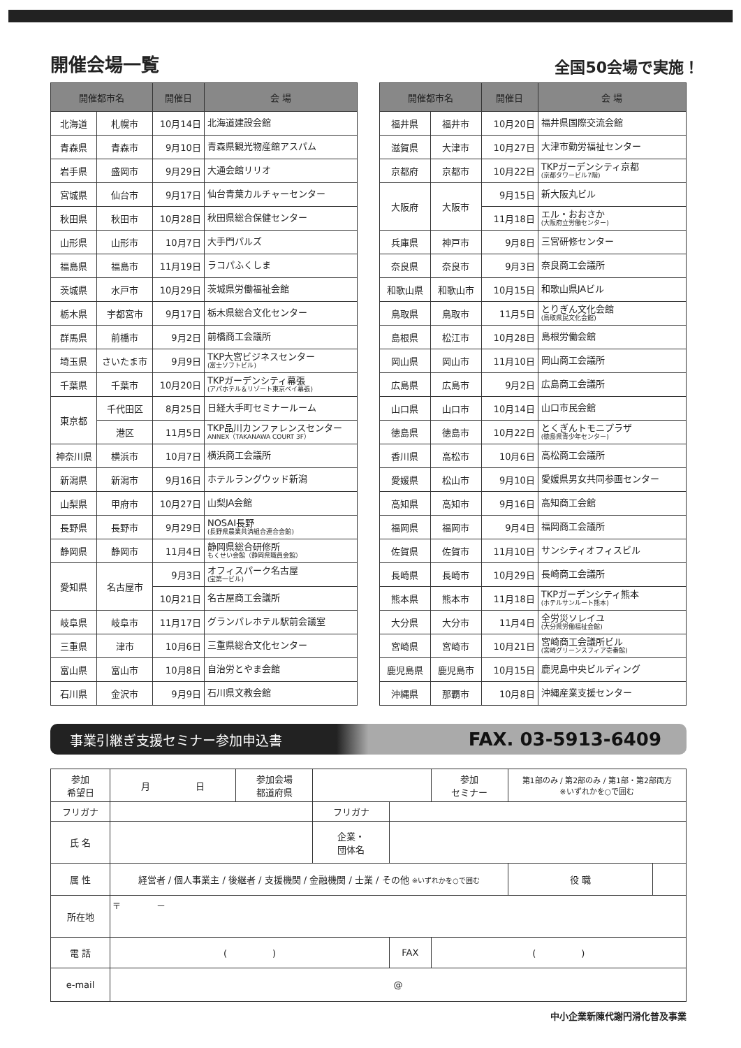開催会場一覧
全国50会場で実施！
| 開催都市名 | | 開催日 | 会 場 |
| --- | --- | --- | --- |
| 北海道 | 札幌市 | 10月14日 | 北海道建設会館 |
| 青森県 | 青森市 | 9月10日 | 青森県観光物産館アスパム |
| 岩手県 | 盛岡市 | 9月29日 | 大通会館リリオ |
| 宮城県 | 仙台市 | 9月17日 | 仙台青葉カルチャーセンター |
| 秋田県 | 秋田市 | 10月28日 | 秋田県総合保健センター |
| 山形県 | 山形市 | 10月7日 | 大手門パルズ |
| 福島県 | 福島市 | 11月19日 | ラコパふくしま |
| 茨城県 | 水戸市 | 10月29日 | 茨城県労働福祉会館 |
| 栃木県 | 宇都宮市 | 9月17日 | 栃木県総合文化センター |
| 群馬県 | 前橋市 | 9月2日 | 前橋商工会議所 |
| 埼玉県 | さいたま市 | 9月9日 | TKP大宮ビジネスセンター (富士ソフトビル) |
| 千葉県 | 千葉市 | 10月20日 | TKPガーデンシティ幕張 (アパホテル＆リゾート東京ベイ幕張) |
| 東京都 | 千代田区 | 8月25日 | 日経大手町セミナールーム |
| | 港区 | 11月5日 | TKP品川カンファレンスセンター ANNEX（TAKANAWA COURT 3F） |
| 神奈川県 | 横浜市 | 10月7日 | 横浜商工会議所 |
| 新潟県 | 新潟市 | 9月16日 | ホテルラングウッド新潟 |
| 山梨県 | 甲府市 | 10月27日 | 山梨JA会館 |
| 長野県 | 長野市 | 9月29日 | NOSAI長野 (長野県農業共済組合連合会館) |
| 静岡県 | 静岡市 | 11月4日 | 静岡県総合研修所 もくせい会館（静岡県職員会館） |
| 愛知県 | 名古屋市 | 9月3日 | オフィスパーク名古屋 (宝第一ビル) |
| | | 10月21日 | 名古屋商工会議所 |
| 岐阜県 | 岐阜市 | 11月17日 | グランパレホテル駅前会議室 |
| 三重県 | 津市 | 10月6日 | 三重県総合文化センター |
| 富山県 | 富山市 | 10月8日 | 自治労とやま会館 |
| 石川県 | 金沢市 | 9月9日 | 石川県文教会館 |
| 開催都市名 | | 開催日 | 会 場 |
| --- | --- | --- | --- |
| 福井県 | 福井市 | 10月20日 | 福井県国際交流会館 |
| 滋賀県 | 大津市 | 10月27日 | 大津市勤労福祉センター |
| 京都府 | 京都市 | 10月22日 | TKPガーデンシティ京都 (京都タワービル7階) |
| 大阪府 | 大阪市 | 9月15日 | 新大阪丸ビル |
| | | 11月18日 | エル・おおさか (大阪府立労働センター) |
| 兵庫県 | 神戸市 | 9月8日 | 三宮研修センター |
| 奈良県 | 奈良市 | 9月3日 | 奈良商工会議所 |
| 和歌山県 | 和歌山市 | 10月15日 | 和歌山県JAビル |
| 鳥取県 | 鳥取市 | 11月5日 | とりぎん文化会館 (鳥取県民文化会館) |
| 島根県 | 松江市 | 10月28日 | 島根労働会館 |
| 岡山県 | 岡山市 | 11月10日 | 岡山商工会議所 |
| 広島県 | 広島市 | 9月2日 | 広島商工会議所 |
| 山口県 | 山口市 | 10月14日 | 山口市民会館 |
| 徳島県 | 徳島市 | 10月22日 | とくぎんトモニプラザ (徳島県青少年センター) |
| 香川県 | 高松市 | 10月6日 | 高松商工会議所 |
| 愛媛県 | 松山市 | 9月10日 | 愛媛県男女共同参画センター |
| 高知県 | 高知市 | 9月16日 | 高知商工会館 |
| 福岡県 | 福岡市 | 9月4日 | 福岡商工会議所 |
| 佐賀県 | 佐賀市 | 11月10日 | サンシティオフィスビル |
| 長崎県 | 長崎市 | 10月29日 | 長崎商工会議所 |
| 熊本県 | 熊本市 | 11月18日 | TKPガーデンシティ熊本 (ホテルサンルート熊本) |
| 大分県 | 大分市 | 11月4日 | 全労災ソレイユ (大分県労働福祉会館) |
| 宮崎県 | 宮崎市 | 10月21日 | 宮崎商工会議所ビル (宮崎グリーンスフィア壱番館) |
| 鹿児島県 | 鹿児島市 | 10月15日 | 鹿児島中央ビルディング |
| 沖縄県 | 那覇市 | 10月8日 | 沖縄産業支援センター |
事業引継ぎ支援セミナー参加申込書 FAX. 03-5913-6409
| 参加 希望日 | 月 日 | 参加会場 都道府県 | | | 参加 セミナー | 第1部のみ / 第2部のみ / 第1部・第2部両方 ※いずれかを○で囲む | |
| フリガナ | | | フリガナ | | | | |
| 氏 名 | | | 企業・ 団体名 | | | | |
| 属 性 | 経営者 / 個人事業主 / 後継者 / 支援機関 / 金融機関 / 士業 / その他 ※いずれかを○で囲む | | | | | 役 職 | |
| 所在地 | 〒 － | | | | | | |
| 電 話 | ( ) | | | FAX | ( ) | | |
| e-mail | @ | | | | | | |
中小企業新陳代謝円滑化普及事業